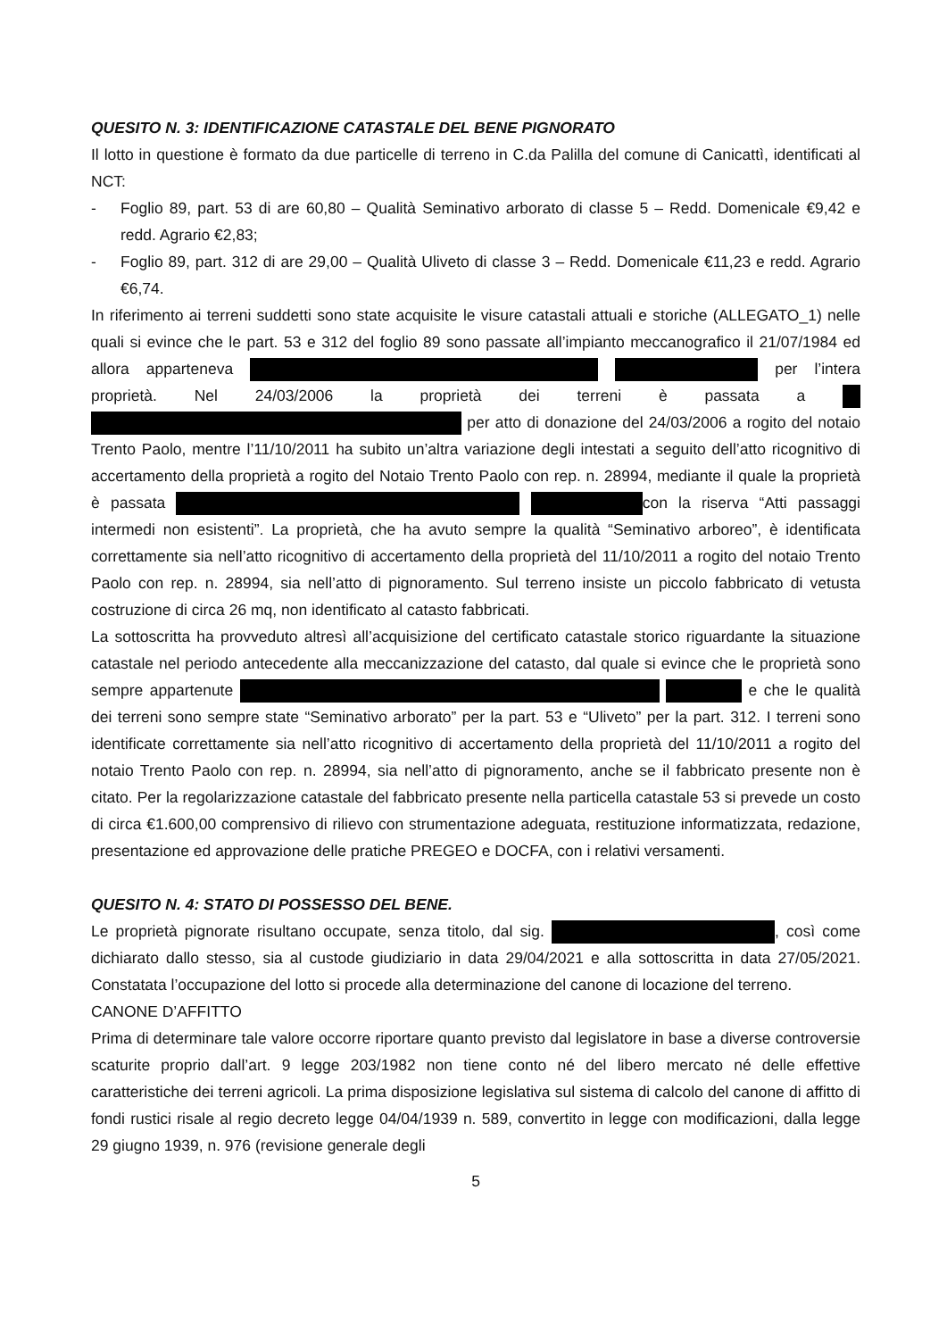QUESITO N. 3: IDENTIFICAZIONE CATASTALE DEL BENE PIGNORATO
Il lotto in questione è formato da due particelle di terreno in C.da Palilla del comune di Canicattì, identificati al NCT:
- Foglio 89, part. 53 di are 60,80 – Qualità Seminativo arborato di classe 5 – Redd. Domenicale €9,42 e redd. Agrario €2,83;
- Foglio 89, part. 312 di are 29,00 – Qualità Uliveto di classe 3 – Redd. Domenicale €11,23 e redd. Agrario €6,74.
In riferimento ai terreni suddetti sono state acquisite le visure catastali attuali e storiche (ALLEGATO_1) nelle quali si evince che le part. 53 e 312 del foglio 89 sono passate all’impianto meccanografico il 21/07/1984 ed allora apparteneva per l’intera proprietà. Nel 24/03/2006 la proprietà dei terreni è passata a per atto di donazione del 24/03/2006 a rogito del notaio Trento Paolo, mentre l’11/10/2011 ha subito un’altra variazione degli intestati a seguito dell’atto ricognitivo di accertamento della proprietà a rogito del Notaio Trento Paolo con rep. n. 28994, mediante il quale la proprietà è passata con la riserva “Atti passaggi intermedi non esistenti”. La proprietà, che ha avuto sempre la qualità “Seminativo arboreo”, è identificata correttamente sia nell’atto ricognitivo di accertamento della proprietà del 11/10/2011 a rogito del notaio Trento Paolo con rep. n. 28994, sia nell’atto di pignoramento. Sul terreno insiste un piccolo fabbricato di vetusta costruzione di circa 26 mq, non identificato al catasto fabbricati.
La sottoscritta ha provveduto altresì all’acquisizione del certificato catastale storico riguardante la situazione catastale nel periodo antecedente alla meccanizzazione del catasto, dal quale si evince che le proprietà sono sempre appartenute e che le qualità dei terreni sono sempre state “Seminativo arborato” per la part. 53 e “Uliveto” per la part. 312. I terreni sono identificate correttamente sia nell’atto ricognitivo di accertamento della proprietà del 11/10/2011 a rogito del notaio Trento Paolo con rep. n. 28994, sia nell’atto di pignoramento, anche se il fabbricato presente non è citato. Per la regolarizzazione catastale del fabbricato presente nella particella catastale 53 si prevede un costo di circa €1.600,00 comprensivo di rilievo con strumentazione adeguata, restituzione informatizzata, redazione, presentazione ed approvazione delle pratiche PREGEO e DOCFA, con i relativi versamenti.
QUESITO N. 4: STATO DI POSSESSO DEL BENE.
Le proprietà pignorate risultano occupate, senza titolo, dal sig. , così come dichiarato dallo stesso, sia al custode giudiziario in data 29/04/2021 e alla sottoscritta in data 27/05/2021. Constatata l’occupazione del lotto si procede alla determinazione del canone di locazione del terreno.
CANONE D’AFFITTO
Prima di determinare tale valore occorre riportare quanto previsto dal legislatore in base a diverse controversie scaturite proprio dall’art. 9 legge 203/1982 non tiene conto né del libero mercato né delle effettive caratteristiche dei terreni agricoli. La prima disposizione legislativa sul sistema di calcolo del canone di affitto di fondi rustici risale al regio decreto legge 04/04/1939 n. 589, convertito in legge con modificazioni, dalla legge 29 giugno 1939, n. 976 (revisione generale degli
5